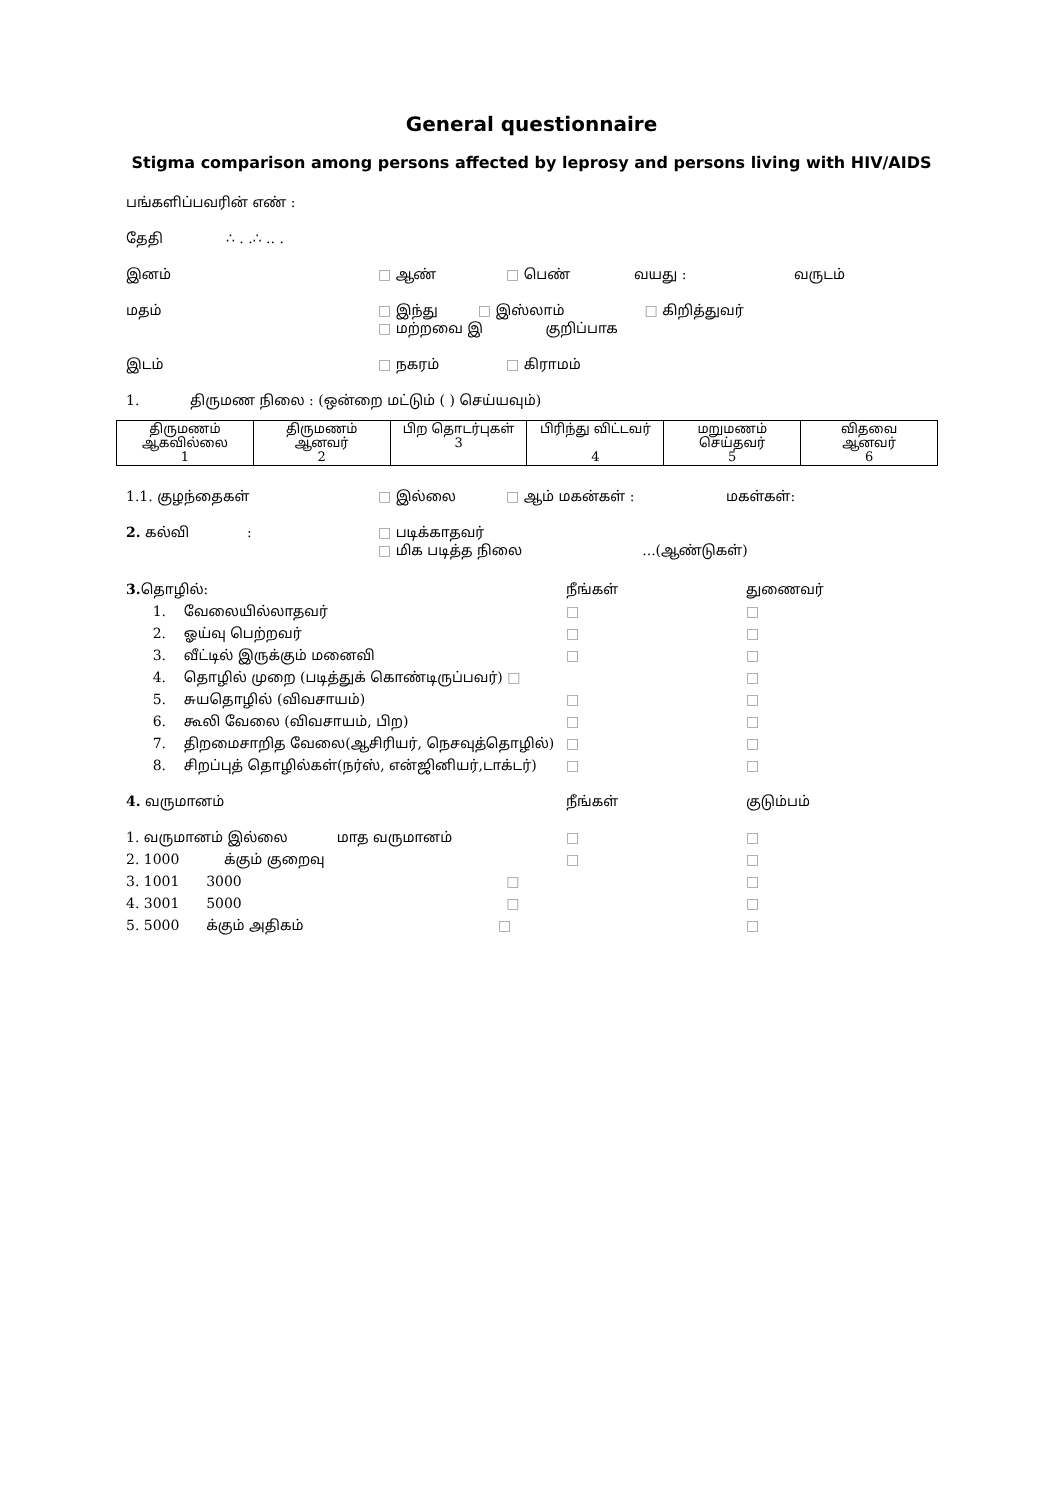General questionnaire
Stigma comparison among persons affected by leprosy and persons living with HIV/AIDS
பங்களிப்பவரின் எண் :
தேதி ∴ . .∴ .. .
இனம் □ ஆண் □ பெண் வயது : வருடம்
மதம் □ இந்து □ இஸ்லாம் □ கிறித்துவர்
□ மற்றவை இ குறிப்பாக
இடம் □ நகரம் □ கிராமம்
1. திருமண நிலை : (ஒன்றை மட்டும் ( ) செய்யவும்)
| திருமணம் ஆகவில்லை 1 | திருமணம் ஆனவர் 2 | பிற தொடர்புகள் 3 | பிரிந்து விட்டவர் 4 | மறுமணம் செய்தவர் 5 | விதவை ஆனவர் 6 |
1.1. குழந்தைகள் □ இல்லை □ ஆம் மகன்கள் : மகள்கள்:
2. கல்வி : □ படிக்காதவர்
□ மிக படித்த நிலை ...(ஆண்டுகள்)
3. தொழில்: நீங்கள் துணைவர் 1. வேலையில்லாதவர் □ □ 2. ஓய்வு பெற்றவர் □ □ 3. வீட்டில் இருக்கும் மனைவி □ □ 4. தொழில் முறை (படித்துக் கொண்டிருப்பவர்) □ □ 5. சுயதொழில் (விவசாயம்) □ □ 6. கூலி வேலை (விவசாயம், பிற) □ □ 7. திறமைசாறித வேலை(ஆசிரியர், நெசவுத்தொழில்) □ □ 8. சிறப்புத் தொழில்கள்(நர்ஸ், என்ஜினியர்,டாக்டர்) □ □ 4. வருமானம் நீங்கள் குடும்பம் 1. வருமானம் இல்லை மாத வருமானம் □ □ 2. 1000 க்கும் குறைவு □ □ 3. 1001 3000 □ □ 4. 3001 5000 □ □ 5. 5000 க்கும் அதிகம் □ □